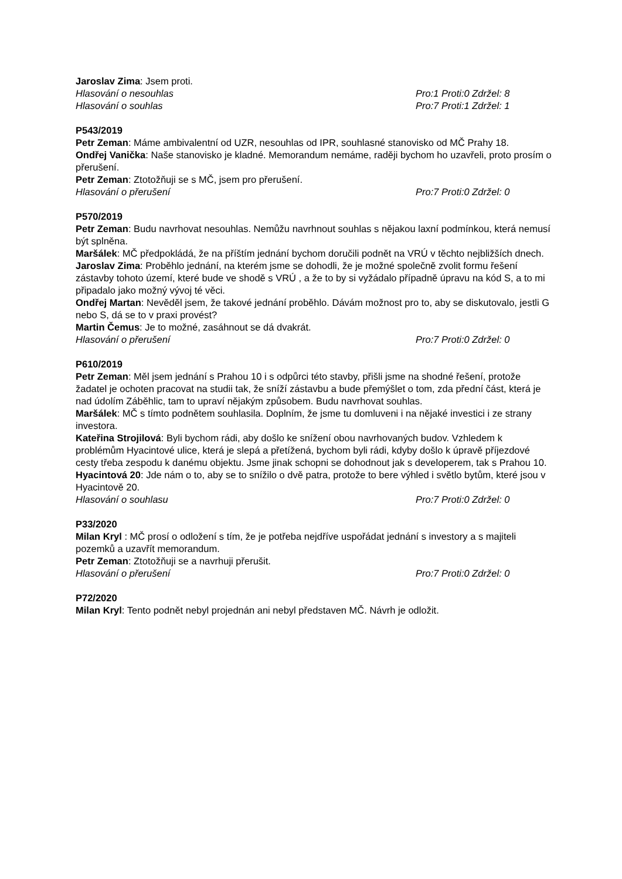Jaroslav Zima: Jsem proti.
Hlasování o nesouhlas Pro:1 Proti:0 Zdržel: 8
Hlasování o souhlas Pro:7 Proti:1 Zdržel: 1
P543/2019
Petr Zeman: Máme ambivalentní od UZR, nesouhlas od IPR, souhlasné stanovisko od MČ Prahy 18.
Ondřej Vanička: Naše stanovisko je kladné. Memorandum nemáme, raději bychom ho uzavřeli, proto prosím o přerušení.
Petr Zeman: Ztotožňuji se s MČ, jsem pro přerušení.
Hlasování o přerušení Pro:7 Proti:0 Zdržel: 0
P570/2019
Petr Zeman: Budu navrhovat nesouhlas. Nemůžu navrhnout souhlas s nějakou laxní podmínkou, která nemusí být splněna.
Maršálek: MČ předpokládá, že na příštím jednání bychom doručili podnět na VRÚ v těchto nejbližších dnech.
Jaroslav Zima: Proběhlo jednání, na kterém jsme se dohodli, že je možné společně zvolit formu řešení zástavby tohoto území, které bude ve shodě s VRÚ , a že to by si vyžádalo případně úpravu na kód S, a to mi připadalo jako možný vývoj té věci.
Ondřej Martan: Nevěděl jsem, že takové jednání proběhlo. Dávám možnost pro to, aby se diskutovalo, jestli G nebo S, dá se to v praxi provést?
Martin Čemus: Je to možné, zasáhnout se dá dvakrát.
Hlasování o přerušení Pro:7 Proti:0 Zdržel: 0
P610/2019
Petr Zeman: Měl jsem jednání s Prahou 10 i s odpůrci této stavby, přišli jsme na shodné řešení, protože žadatel je ochoten pracovat na studii tak, že sníží zástavbu a bude přemýšlet o tom, zda přední část, která je nad údolím Záběhlic, tam to upraví nějakým způsobem. Budu navrhovat souhlas.
Maršálek: MČ s tímto podnětem souhlasila. Doplním, že jsme tu domluveni i na nějaké investici i ze strany investora.
Kateřina Strojilová: Byli bychom rádi, aby došlo ke snížení obou navrhovaných budov. Vzhledem k problémům Hyacintové ulice, která je slepá a přetížená, bychom byli rádi, kdyby došlo k úpravě příjezdové cesty třeba zespodu k danému objektu. Jsme jinak schopni se dohodnout jak s developerem, tak s Prahou 10.
Hyacintová 20: Jde nám o to, aby se to snížilo o dvě patra, protože to bere výhled i světlo bytům, které jsou v Hyacintově 20.
Hlasování o souhlasu Pro:7 Proti:0 Zdržel: 0
P33/2020
Milan Kryl : MČ prosí o odložení s tím, že je potřeba nejdříve uspořádat jednání s investory a s majiteli pozemků a uzavřít memorandum.
Petr Zeman: Ztotožňuji se a navrhuji přerušit.
Hlasování o přerušení Pro:7 Proti:0 Zdržel: 0
P72/2020
Milan Kryl: Tento podnět nebyl projednán ani nebyl představen MČ. Návrh je odložit.